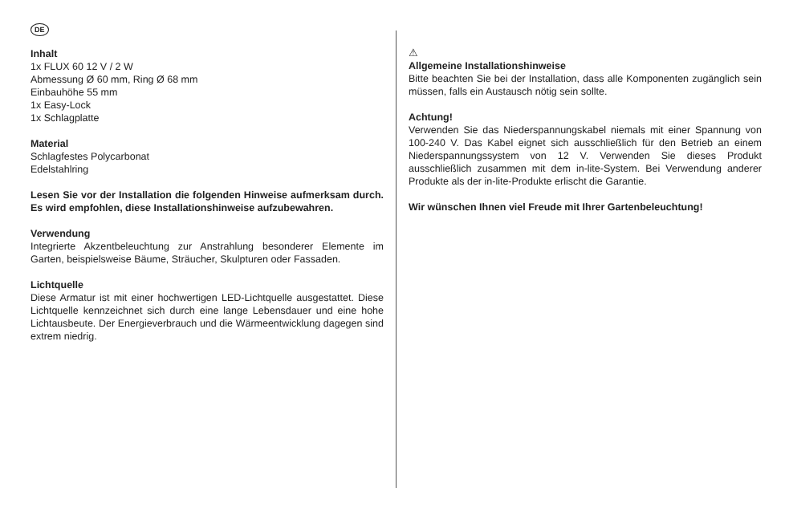DE
Inhalt
1x FLUX 60 12 V / 2 W
Abmessung Ø 60 mm, Ring Ø 68 mm
Einbauhöhe 55 mm
1x Easy-Lock
1x Schlagplatte
Material
Schlagfestes Polycarbonat
Edelstahlring
Lesen Sie vor der Installation die folgenden Hinweise aufmerksam durch. Es wird empfohlen, diese Installationshinweise aufzubewahren.
Verwendung
Integrierte Akzentbeleuchtung zur Anstrahlung besonderer Elemente im Garten, beispielsweise Bäume, Sträucher, Skulpturen oder Fassaden.
Lichtquelle
Diese Armatur ist mit einer hochwertigen LED-Lichtquelle ausgestattet. Diese Lichtquelle kennzeichnet sich durch eine lange Lebensdauer und eine hohe Lichtausbeute. Der Energieverbrauch und die Wärmeentwicklung dagegen sind extrem niedrig.
⚠
Allgemeine Installationshinweise
Bitte beachten Sie bei der Installation, dass alle Komponenten zugänglich sein müssen, falls ein Austausch nötig sein sollte.
Achtung!
Verwenden Sie das Niederspannungskabel niemals mit einer Spannung von 100-240 V. Das Kabel eignet sich ausschließlich für den Betrieb an einem Niederspannungssystem von 12 V. Verwenden Sie dieses Produkt ausschließlich zusammen mit dem in-lite-System. Bei Verwendung anderer Produkte als der in-lite-Produkte erlischt die Garantie.
Wir wünschen Ihnen viel Freude mit Ihrer Gartenbeleuchtung!